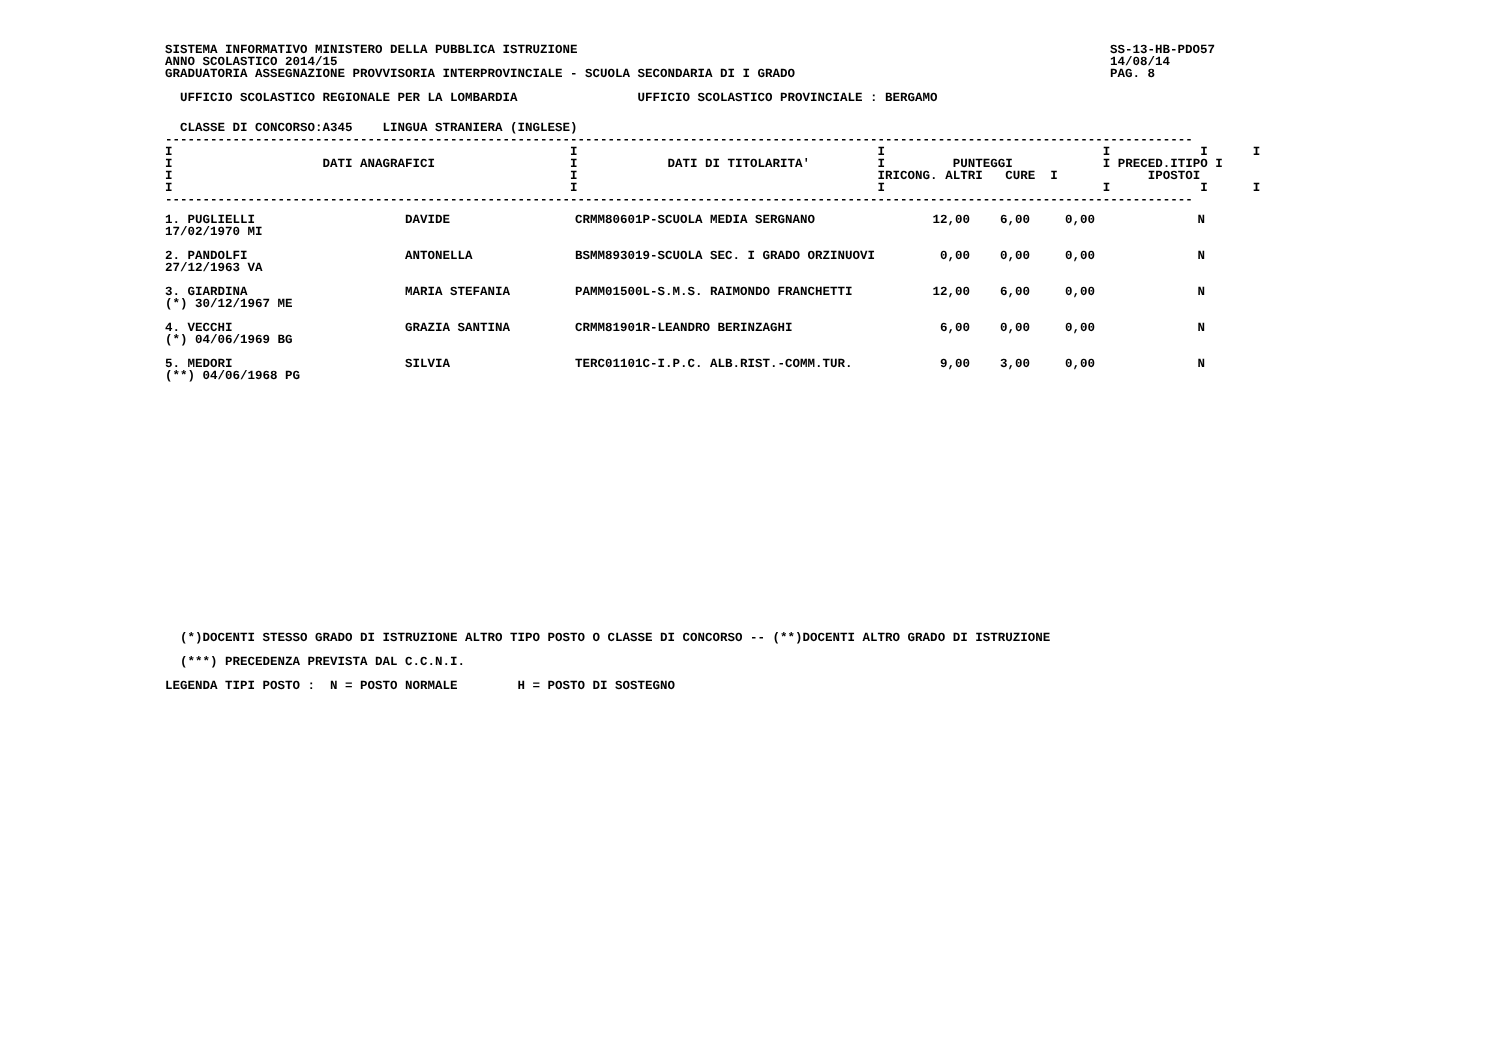SISTEMA INFORMATIVO MINISTERO DELLA PUBBLICA ISTRUZIONE SS-13-HB-PDO57
ANNO SCOLASTICO 2014/15 14/08/14
GRADUATORIA ASSEGNAZIONE PROVVISORIA INTERPROVINCIALE - SCUOLA SECONDARIA DI I GRADO PAG. 8
  UFFICIO SCOLASTICO REGIONALE PER LA LOMBARDIA                UFFICIO SCOLASTICO PROVINCIALE : BERGAMO
  CLASSE DI CONCORSO:A345    LINGUA STRANIERA (INGLESE)
-----------------------------------------------------------------------------------------------------------------------------------------
I                                                     I                                        I                             I            I      I
I                    DATI ANAGRAFICI                  I            DATI DI TITOLARITA'         I         PUNTEGGI            I PRECED.ITIPO I
I                                                     I                                        IRICONG. ALTRI   CURE  I            IPOSTOI
I                                                     I                                        I                             I            I      I
-----------------------------------------------------------------------------------------------------------------------------------------
| 1. PUGLIELLI 17/02/1970 MI | DAVIDE | CRMM80601P-SCUOLA MEDIA SERGNANO | 12,00 | 6,00 | 0,00 | N | |
| 2. PANDOLFI 27/12/1963 VA | ANTONELLA | BSMM893019-SCUOLA SEC. I GRADO ORZINUOVI | 0,00 | 0,00 | 0,00 | N | |
| 3. GIARDINA (*) 30/12/1967 ME | MARIA STEFANIA | PAMM01500L-S.M.S. RAIMONDO FRANCHETTI | 12,00 | 6,00 | 0,00 | N | |
| 4. VECCHI (*) 04/06/1969 BG | GRAZIA SANTINA | CRMM81901R-LEANDRO BERINZAGHI | 6,00 | 0,00 | 0,00 | N | |
| 5. MEDORI (**) 04/06/1968 PG | SILVIA | TERC01101C-I.P.C. ALB.RIST.-COMM.TUR. | 9,00 | 3,00 | 0,00 | N | |
  (*)DOCENTI STESSO GRADO DI ISTRUZIONE ALTRO TIPO POSTO O CLASSE DI CONCORSO -- (**)DOCENTI ALTRO GRADO DI ISTRUZIONE
  (***) PRECEDENZA PREVISTA DAL C.C.N.I.
LEGENDA TIPI POSTO :  N = POSTO NORMALE        H = POSTO DI SOSTEGNO